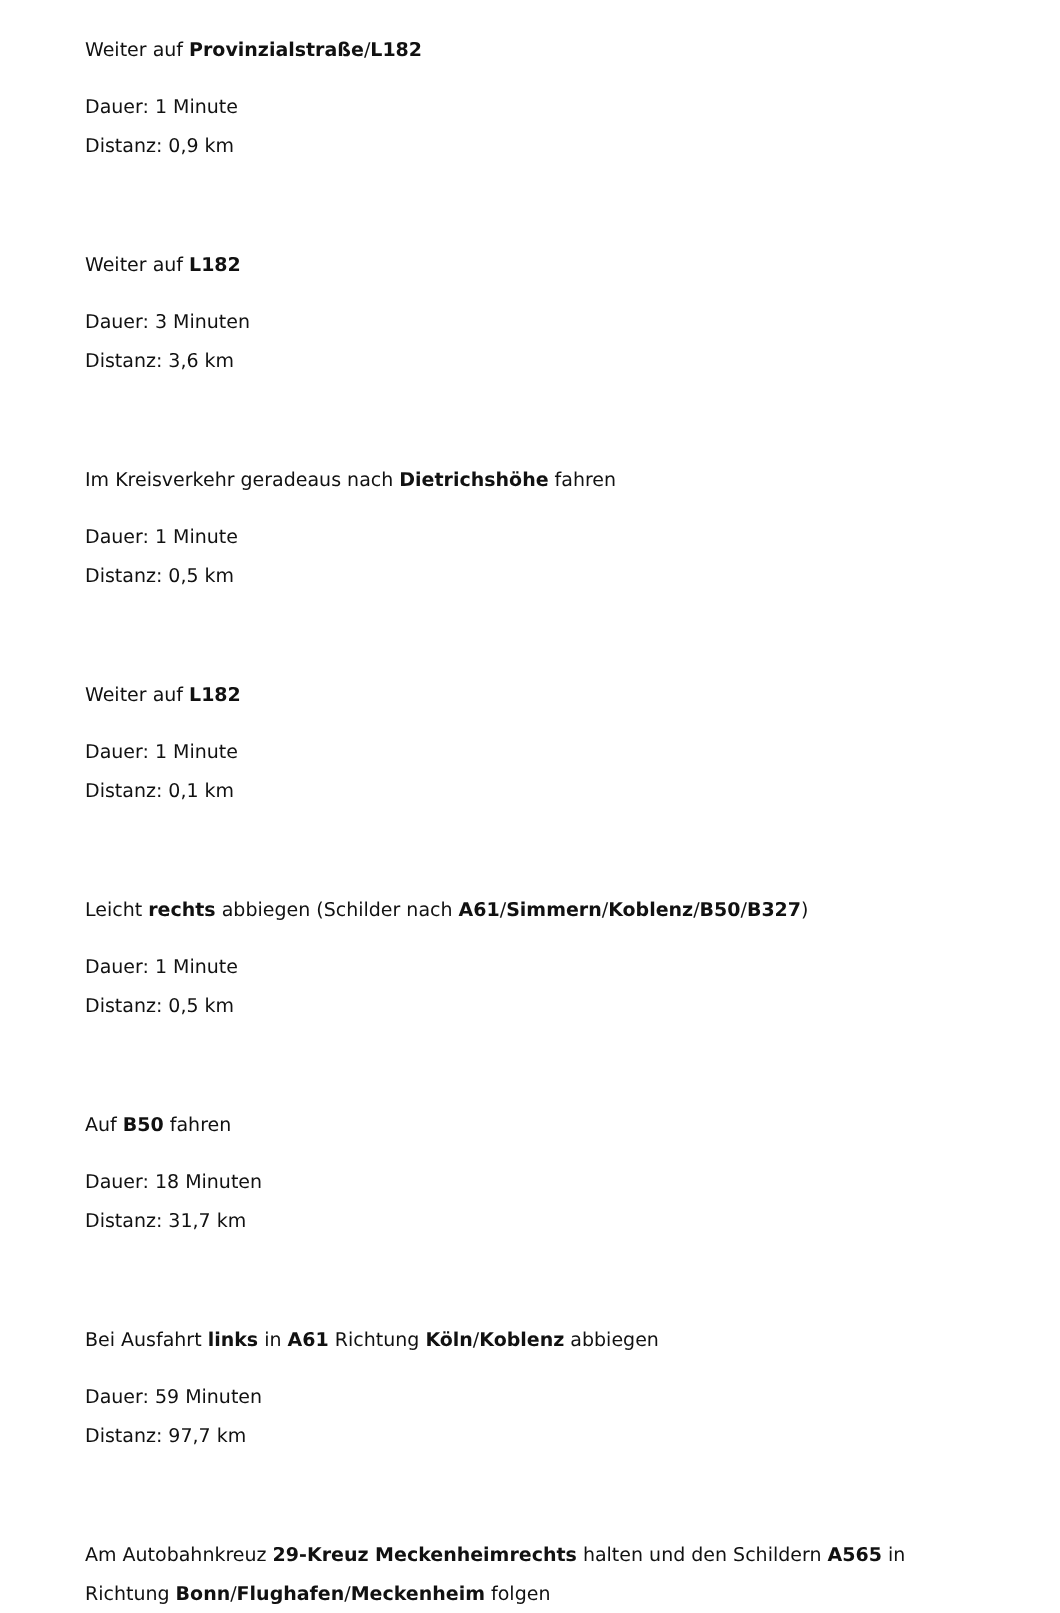Weiter auf Provinzialstraße/L182
Dauer: 1 Minute
Distanz: 0,9 km
Weiter auf L182
Dauer: 3 Minuten
Distanz: 3,6 km
Im Kreisverkehr geradeaus nach Dietrichshöhe fahren
Dauer: 1 Minute
Distanz: 0,5 km
Weiter auf L182
Dauer: 1 Minute
Distanz: 0,1 km
Leicht rechts abbiegen (Schilder nach A61/Simmern/Koblenz/B50/B327)
Dauer: 1 Minute
Distanz: 0,5 km
Auf B50 fahren
Dauer: 18 Minuten
Distanz: 31,7 km
Bei Ausfahrt links in A61 Richtung Köln/Koblenz abbiegen
Dauer: 59 Minuten
Distanz: 97,7 km
Am Autobahnkreuz 29-Kreuz Meckenheimrechts halten und den Schildern A565 in Richtung Bonn/Flughafen/Meckenheim folgen